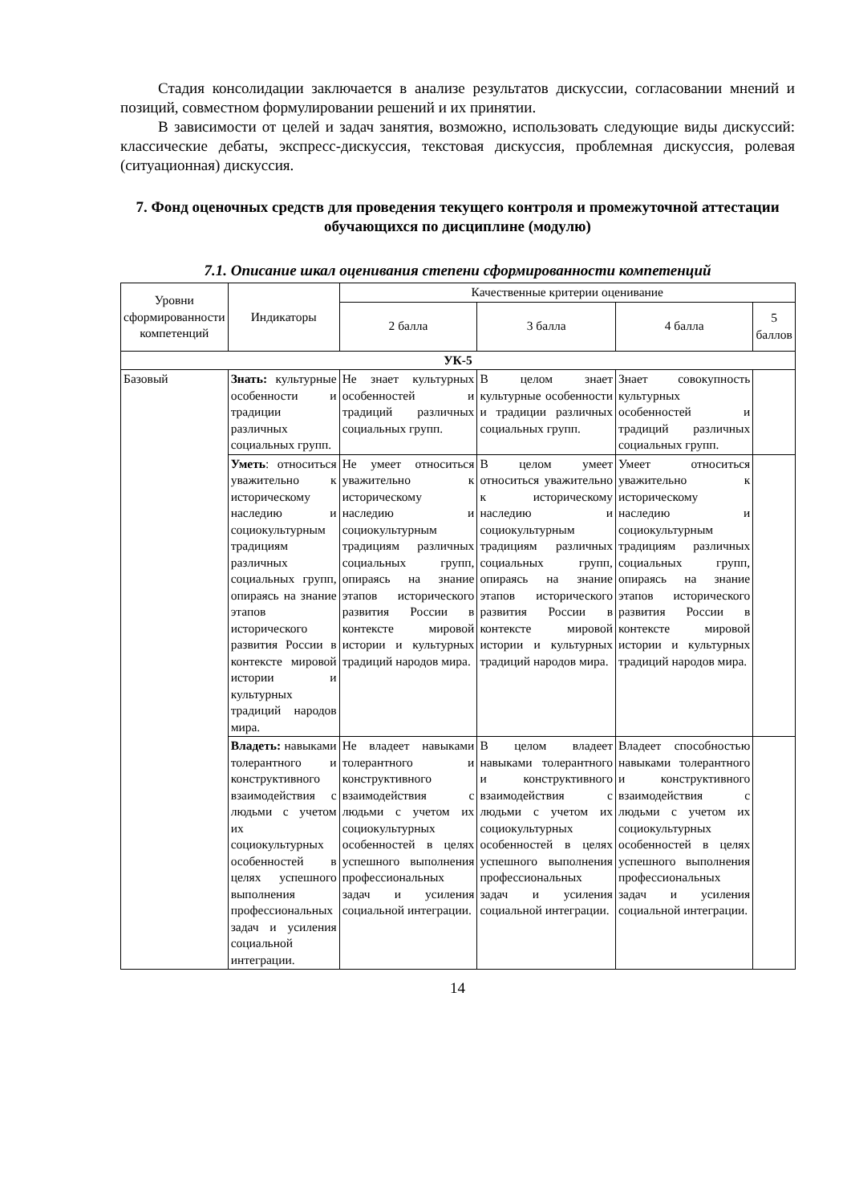Стадия консолидации заключается в анализе результатов дискуссии, согласовании мнений и позиций, совместном формулировании решений и их принятии.
В зависимости от целей и задач занятия, возможно, использовать следующие виды дискуссий: классические дебаты, экспресс-дискуссия, текстовая дискуссия, проблемная дискуссия, ролевая (ситуационная) дискуссия.
7. Фонд оценочных средств для проведения текущего контроля и промежуточной аттестации обучающихся по дисциплине (модулю)
7.1. Описание шкал оценивания степени сформированности компетенций
| Уровни сформированности компетенций | Индикаторы | Качественные критерии оценивание | | | |
| --- | --- | --- | --- | --- | --- |
| | | 2 балла | 3 балла | 4 балла | 5 баллов |
| УК-5 | | | | | |
| Базовый | Знать: культурные особенности и традиции различных социальных групп. | Не знает культурных особенностей и традиций различных социальных групп. | В целом знает культурные особенности и традиции различных социальных групп. | Знает совокупность культурных особенностей и традиций различных социальных групп. | |
| | Уметь : относиться уважительно к историческому наследию и социокультурным традициям различных социальных групп, опираясь на знание этапов исторического развития России в контексте мировой истории и культурных традиций народов мира. | Не умеет относиться уважительно к историческому наследию и социокультурным традициям различных социальных групп, опираясь на знание этапов исторического развития России в контексте мировой истории и культурных традиций народов мира. | В целом умеет относиться уважительно к историческому наследию и социокультурным традициям различных социальных групп, опираясь на знание этапов исторического развития России в контексте мировой истории и культурных традиций народов мира. | Умеет относиться уважительно к историческому наследию и социокультурным традициям различных социальных групп, опираясь на знание этапов исторического развития России в контексте мировой истории и культурных традиций народов мира. | |
| | Владеть: навыками толерантного и конструктивного взаимодействия с людьми с учетом их социокультурных особенностей в целях успешного выполнения профессиональных задач и усиления социальной интеграции. | Не владеет навыками толерантного и конструктивного взаимодействия с людьми с учетом их социокультурных особенностей в целях успешного выполнения профессиональных задач и усиления социальной интеграции. | В целом владеет навыками толерантного и конструктивного взаимодействия с людьми с учетом их социокультурных особенностей в целях успешного выполнения профессиональных задач и усиления социальной интеграции. | Владеет способностью навыками толерантного и конструктивного взаимодействия с людьми с учетом их социокультурных особенностей в целях успешного выполнения профессиональных задач и усиления социальной интеграции. | |
14